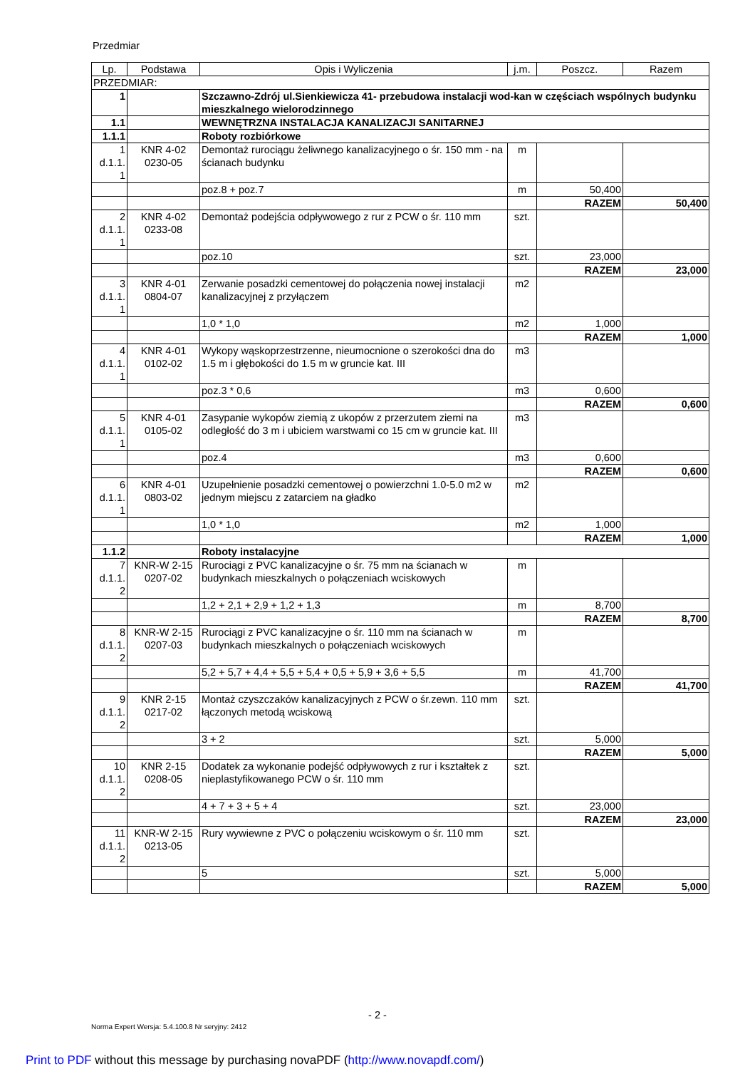Przedmiar
| Lp. | Podstawa | Opis i Wyliczenia | j.m. | Poszcz. | Razem |
| --- | --- | --- | --- | --- | --- |
| PRZEDMIAR: | | | | | |
| 1 | | Szczawno-Zdrój ul.Sienkiewicza 41- przebudowa instalacji wod-kan w częściach wspólnych budynku mieszkalnego wielorodzinnego | | | |
| 1.1 | | WEWNĘTRZNA INSTALACJA KANALIZACJI SANITARNEJ | | | |
| 1.1.1 | | Roboty rozbiórkowe | | | |
| 1 d.1.1. 1 | KNR 4-02 0230-05 | Demontaż rurociągu żeliwnego kanalizacyjnego o śr. 150 mm - na ścianach budynku | m | | |
| | | poz.8 + poz.7 | m | 50,400 | |
| | | | | RAZEM | 50,400 |
| 2 d.1.1. 1 | KNR 4-02 0233-08 | Demontaż podejścia odpływowego z rur z PCW o śr. 110 mm | szt. | | |
| | | poz.10 | szt. | 23,000 | |
| | | | | RAZEM | 23,000 |
| 3 d.1.1. 1 | KNR 4-01 0804-07 | Zerwanie posadzki cementowej do połączenia nowej instalacji kanalizacyjnej z przyłączem | m2 | | |
| | | 1,0 * 1,0 | m2 | 1,000 | |
| | | | | RAZEM | 1,000 |
| 4 d.1.1. 1 | KNR 4-01 0102-02 | Wykopy wąskoprzestrzenne, nieumocnione o szerokości dna do 1.5 m i głębokości do 1.5 m w gruncie kat. III | m3 | | |
| | | poz.3 * 0,6 | m3 | 0,600 | |
| | | | | RAZEM | 0,600 |
| 5 d.1.1. 1 | KNR 4-01 0105-02 | Zasypanie wykopów ziemią z ukopów z przerzutem ziemi na odległość do 3 m i ubiciem warstwami co 15 cm w gruncie kat. III | m3 | | |
| | | poz.4 | m3 | 0,600 | |
| | | | | RAZEM | 0,600 |
| 6 d.1.1. 1 | KNR 4-01 0803-02 | Uzupełnienie posadzki cementowej o powierzchni 1.0-5.0 m2 w jednym miejscu z zatarciem na gładko | m2 | | |
| | | 1,0 * 1,0 | m2 | 1,000 | |
| | | | | RAZEM | 1,000 |
| 1.1.2 | | Roboty instalacyjne | | | |
| 7 d.1.1. 2 | KNR-W 2-15 0207-02 | Rurociągi z PVC kanalizacyjne o śr. 75 mm na ścianach w budynkach mieszkalnych o połączeniach wciskowych | m | | |
| | | 1,2 + 2,1 + 2,9 + 1,2 + 1,3 | m | 8,700 | |
| | | | | RAZEM | 8,700 |
| 8 d.1.1. 2 | KNR-W 2-15 0207-03 | Rurociągi z PVC kanalizacyjne o śr. 110 mm na ścianach w budynkach mieszkalnych o połączeniach wciskowych | m | | |
| | | 5,2 + 5,7 + 4,4 + 5,5 + 5,4 + 0,5 + 5,9 + 3,6 + 5,5 | m | 41,700 | |
| | | | | RAZEM | 41,700 |
| 9 d.1.1. 2 | KNR 2-15 0217-02 | Montaż czyszczaków kanalizacyjnych z PCW o śr.zewn. 110 mm łączonych metodą wciskową | szt. | | |
| | | 3 + 2 | szt. | 5,000 | |
| | | | | RAZEM | 5,000 |
| 10 d.1.1. 2 | KNR 2-15 0208-05 | Dodatek za wykonanie podejść odpływowych z rur i kształtek z nieplastyfikowanego PCW o śr. 110 mm | szt. | | |
| | | 4 + 7 + 3 + 5 + 4 | szt. | 23,000 | |
| | | | | RAZEM | 23,000 |
| 11 d.1.1. 2 | KNR-W 2-15 0213-05 | Rury wywiewne z PVC o połączeniu wciskowym o śr. 110 mm | szt. | | |
| | | 5 | szt. | 5,000 | |
| | | | | RAZEM | 5,000 |
- 2 -
Norma Expert Wersja: 5.4.100.8 Nr seryjny: 2412
Print to PDF without this message by purchasing novaPDF (http://www.novapdf.com/)